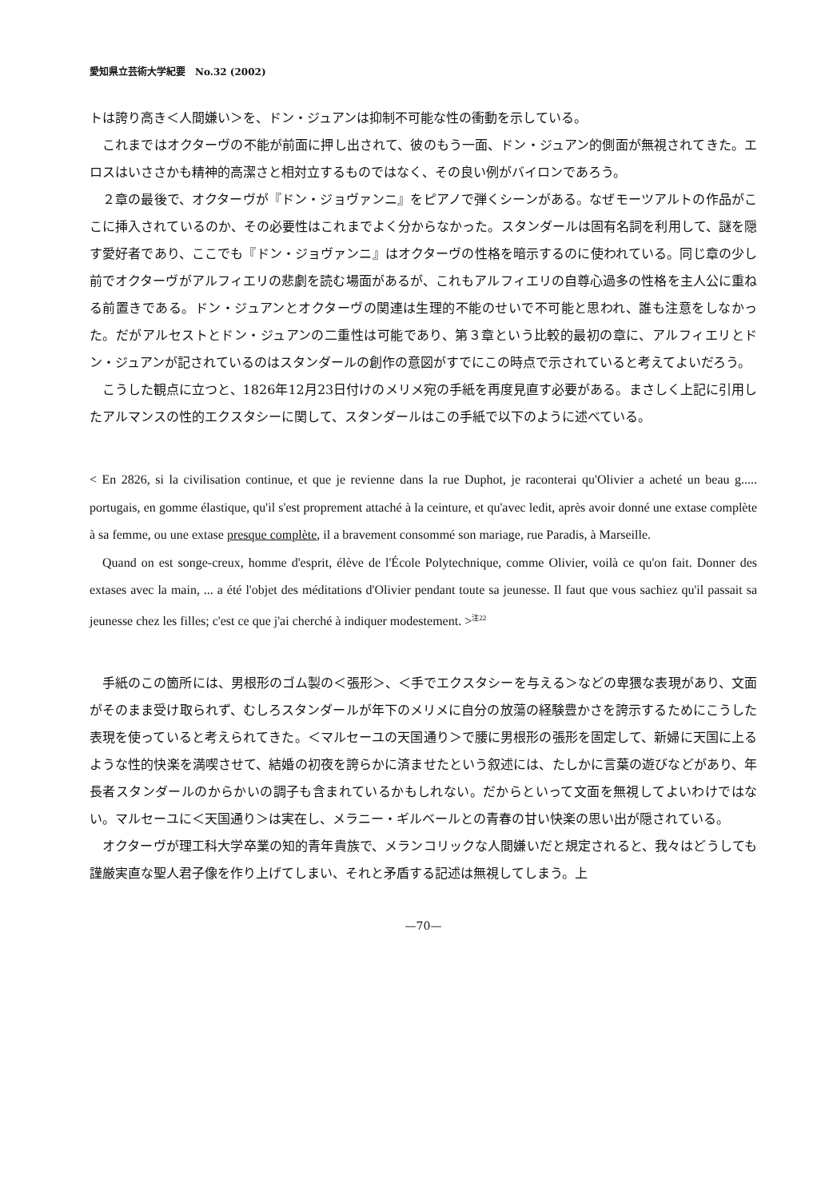愛知県立芸術大学紀要　No.32 (2002)
トは誇り高き＜人間嫌い＞を、ドン・ジュアンは抑制不可能な性の衝動を示している。
これまではオクターヴの不能が前面に押し出されて、彼のもう一面、ドン・ジュアン的側面が無視されてきた。エロスはいささかも精神的高潔さと相対立するものではなく、その良い例がバイロンであろう。
２章の最後で、オクターヴが『ドン・ジョヴァンニ』をピアノで弾くシーンがある。なぜモーツアルトの作品がここに挿入されているのか、その必要性はこれまでよく分からなかった。スタンダールは固有名詞を利用して、謎を隠す愛好者であり、ここでも『ドン・ジョヴァンニ』はオクターヴの性格を暗示するのに使われている。同じ章の少し前でオクターヴがアルフィエリの悲劇を読む場面があるが、これもアルフィエリの自尊心過多の性格を主人公に重ねる前置きである。ドン・ジュアンとオクターヴの関連は生理的不能のせいで不可能と思われ、誰も注意をしなかった。だがアルセストとドン・ジュアンの二重性は可能であり、第３章という比較的最初の章に、アルフィエリとドン・ジュアンが記されているのはスタンダールの創作の意図がすでにこの時点で示されていると考えてよいだろう。
こうした観点に立つと、1826年12月23日付けのメリメ宛の手紙を再度見直す必要がある。まさしく上記に引用したアルマンスの性的エクスタシーに関して、スタンダールはこの手紙で以下のように述べている。
< En 2826, si la civilisation continue, et que je revienne dans la rue Duphot, je raconterai qu'Olivier a acheté un beau g..... portugais, en gomme élastique, qu'il s'est proprement attaché à la ceinture, et qu'avec ledit, après avoir donné une extase complète à sa femme, ou une extase presque complète, il a bravement consommé son mariage, rue Paradis, à Marseille.
Quand on est songe-creux, homme d'esprit, élève de l'École Polytechnique, comme Olivier, voilà ce qu'on fait. Donner des extases avec la main, ... a été l'objet des méditations d'Olivier pendant toute sa jeunesse. Il faut que vous sachiez qu'il passait sa jeunesse chez les filles; c'est ce que j'ai cherché à indiquer modestement. ><sup>注22</sup>
手紙のこの箇所には、男根形のゴム製の＜張形＞、＜手でエクスタシーを与える＞などの卑猥な表現があり、文面がそのまま受け取られず、むしろスタンダールが年下のメリメに自分の放蕩の経験豊かさを誇示するためにこうした表現を使っていると考えられてきた。＜マルセーユの天国通り＞で腰に男根形の張形を固定して、新婦に天国に上るような性的快楽を満喫させて、結婚の初夜を誇らかに済ませたという叙述には、たしかに言葉の遊びなどがあり、年長者スタンダールのからかいの調子も含まれているかもしれない。だからといって文面を無視してよいわけではない。マルセーユに＜天国通り＞は実在し、メラニー・ギルベールとの青春の甘い快楽の思い出が隠されている。
オクターヴが理工科大学卒業の知的青年貴族で、メランコリックな人間嫌いだと規定されると、我々はどうしても謹厳実直な聖人君子像を作り上げてしまい、それと矛盾する記述は無視してしまう。上
—70—